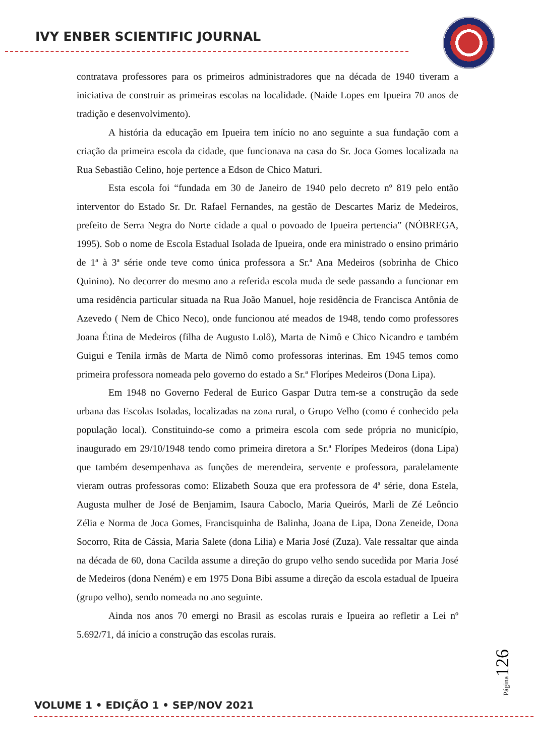IVY ENBER SCIENTIFIC JOURNAL
contratava professores para os primeiros administradores que na década de 1940 tiveram a iniciativa de construir as primeiras escolas na localidade. (Naide Lopes em Ipueira 70 anos de tradição e desenvolvimento).
A história da educação em Ipueira tem início no ano seguinte a sua fundação com a criação da primeira escola da cidade, que funcionava na casa do Sr. Joca Gomes localizada na Rua Sebastião Celino, hoje pertence a Edson de Chico Maturi.
Esta escola foi “fundada em 30 de Janeiro de 1940 pelo decreto nº 819 pelo então interventor do Estado Sr. Dr. Rafael Fernandes, na gestão de Descartes Mariz de Medeiros, prefeito de Serra Negra do Norte cidade a qual o povoado de Ipueira pertencia” (NÓBREGA, 1995). Sob o nome de Escola Estadual Isolada de Ipueira, onde era ministrado o ensino primário de 1ª à 3ª série onde teve como única professora a Sr.ª Ana Medeiros (sobrinha de Chico Quinino). No decorrer do mesmo ano a referida escola muda de sede passando a funcionar em uma residência particular situada na Rua João Manuel, hoje residência de Francisca Antônia de Azevedo ( Nem de Chico Neco), onde funcionou até meados de 1948, tendo como professores Joana Étina de Medeiros (filha de Augusto Lolô), Marta de Nimô e Chico Nicandro e também Guigui e Tenila irmãs de Marta de Nimô como professoras interinas. Em 1945 temos como primeira professora nomeada pelo governo do estado a Sr.ª Florípes Medeiros (Dona Lipa).
Em 1948 no Governo Federal de Eurico Gaspar Dutra tem-se a construção da sede urbana das Escolas Isoladas, localizadas na zona rural, o Grupo Velho (como é conhecido pela população local). Constituindo-se como a primeira escola com sede própria no município, inaugurado em 29/10/1948 tendo como primeira diretora a Sr.ª Florípes Medeiros (dona Lipa) que também desempenhava as funções de merendeira, servente e professora, paralelamente vieram outras professoras como: Elizabeth Souza que era professora de 4ª série, dona Estela, Augusta mulher de José de Benjamim, Isaura Caboclo, Maria Queirós, Marli de Zé Leôncio Zélia e Norma de Joca Gomes, Francisquinha de Balinha, Joana de Lipa, Dona Zeneide, Dona Socorro, Rita de Cássia, Maria Salete (dona Lilia) e Maria José (Zuza). Vale ressaltar que ainda na década de 60, dona Cacilda assume a direção do grupo velho sendo sucedida por Maria José de Medeiros (dona Neném) e em 1975 Dona Bibi assume a direção da escola estadual de Ipueira (grupo velho), sendo nomeada no ano seguinte.
Ainda nos anos 70 emergi no Brasil as escolas rurais e Ipueira ao refletir a Lei nº 5.692/71, dá início a construção das escolas rurais.
Página126
VOLUME 1 • EDIÇÃO 1 • SEP/NOV 2021